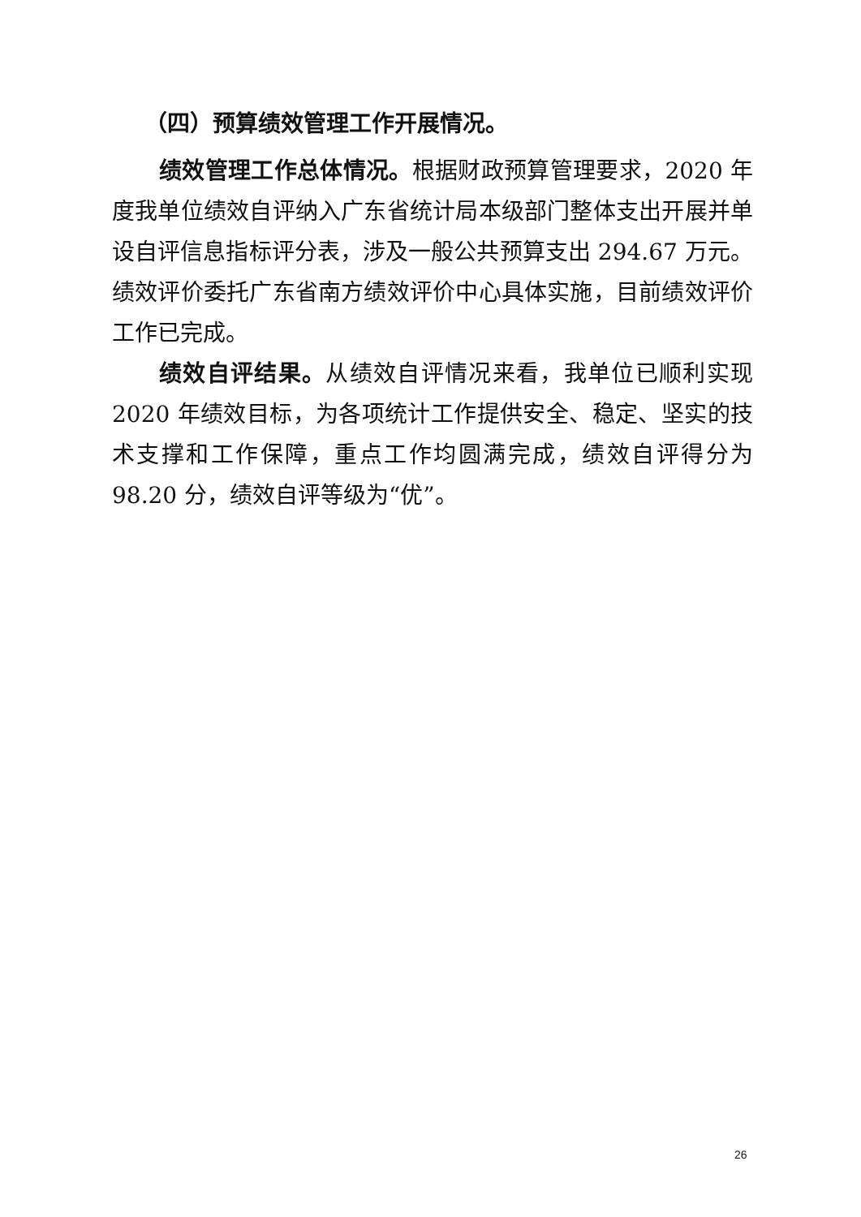（四）预算绩效管理工作开展情况。
绩效管理工作总体情况。根据财政预算管理要求，2020 年度我单位绩效自评纳入广东省统计局本级部门整体支出开展并单设自评信息指标评分表，涉及一般公共预算支出 294.67 万元。绩效评价委托广东省南方绩效评价中心具体实施，目前绩效评价工作已完成。
绩效自评结果。从绩效自评情况来看，我单位已顺利实现 2020 年绩效目标，为各项统计工作提供安全、稳定、坚实的技术支撑和工作保障，重点工作均圆满完成，绩效自评得分为 98.20 分，绩效自评等级为“优”。
26